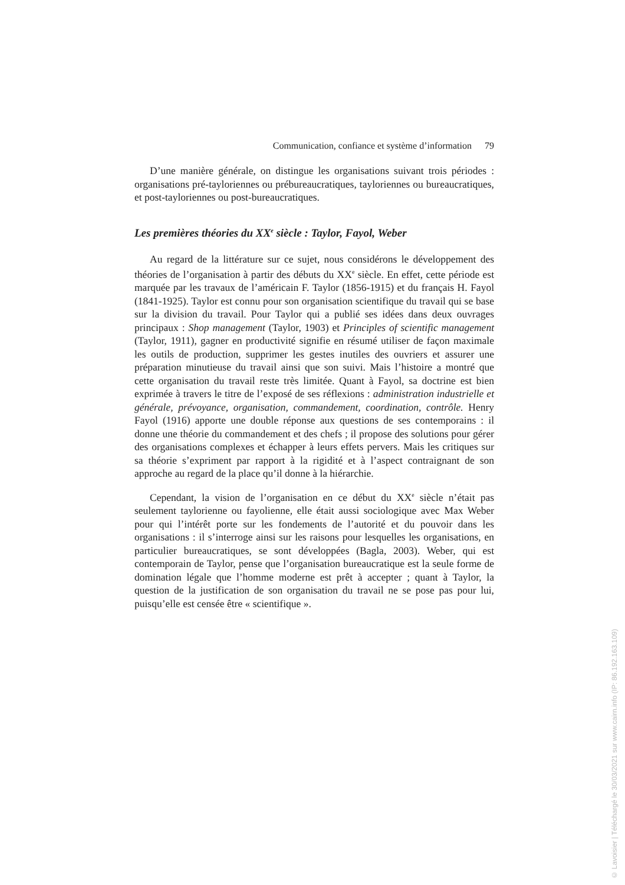Communication, confiance et système d’information 79
D’une manière générale, on distingue les organisations suivant trois périodes : organisations pré-tayloriennes ou prébureaucratiques, tayloriennes ou bureaucratiques, et post-tayloriennes ou post-bureaucratiques.
Les premières théories du XX<sup>e</sup> siècle : Taylor, Fayol, Weber
Au regard de la littérature sur ce sujet, nous considérons le développement des théories de l’organisation à partir des débuts du XX<sup>e</sup> siècle. En effet, cette période est marquée par les travaux de l’américain F. Taylor (1856-1915) et du français H. Fayol (1841-1925). Taylor est connu pour son organisation scientifique du travail qui se base sur la division du travail. Pour Taylor qui a publié ses idées dans deux ouvrages principaux : Shop management (Taylor, 1903) et Principles of scientific management (Taylor, 1911), gagner en productivité signifie en résumé utiliser de façon maximale les outils de production, supprimer les gestes inutiles des ouvriers et assurer une préparation minutieuse du travail ainsi que son suivi. Mais l’histoire a montré que cette organisation du travail reste très limitée. Quant à Fayol, sa doctrine est bien exprimée à travers le titre de l’exposé de ses réflexions : administration industrielle et générale, prévoyance, organisation, commandement, coordination, contrôle. Henry Fayol (1916) apporte une double réponse aux questions de ses contemporains : il donne une théorie du commandement et des chefs ; il propose des solutions pour gérer des organisations complexes et échapper à leurs effets pervers. Mais les critiques sur sa théorie s’expriment par rapport à la rigidité et à l’aspect contraignant de son approche au regard de la place qu’il donne à la hiérarchie.
Cependant, la vision de l’organisation en ce début du XX<sup>e</sup> siècle n’était pas seulement taylorienne ou fayolienne, elle était aussi sociologique avec Max Weber pour qui l’intérêt porte sur les fondements de l’autorité et du pouvoir dans les organisations : il s’interroge ainsi sur les raisons pour lesquelles les organisations, en particulier bureaucratiques, se sont développées (Bagla, 2003). Weber, qui est contemporain de Taylor, pense que l’organisation bureaucratique est la seule forme de domination légale que l’homme moderne est prêt à accepter ; quant à Taylor, la question de la justification de son organisation du travail ne se pose pas pour lui, puisqu’elle est censée être « scientifique ».
© Lavoisier | Téléchargé le 30/03/2021 sur www.cairn.info (IP: 86.192.163.109)